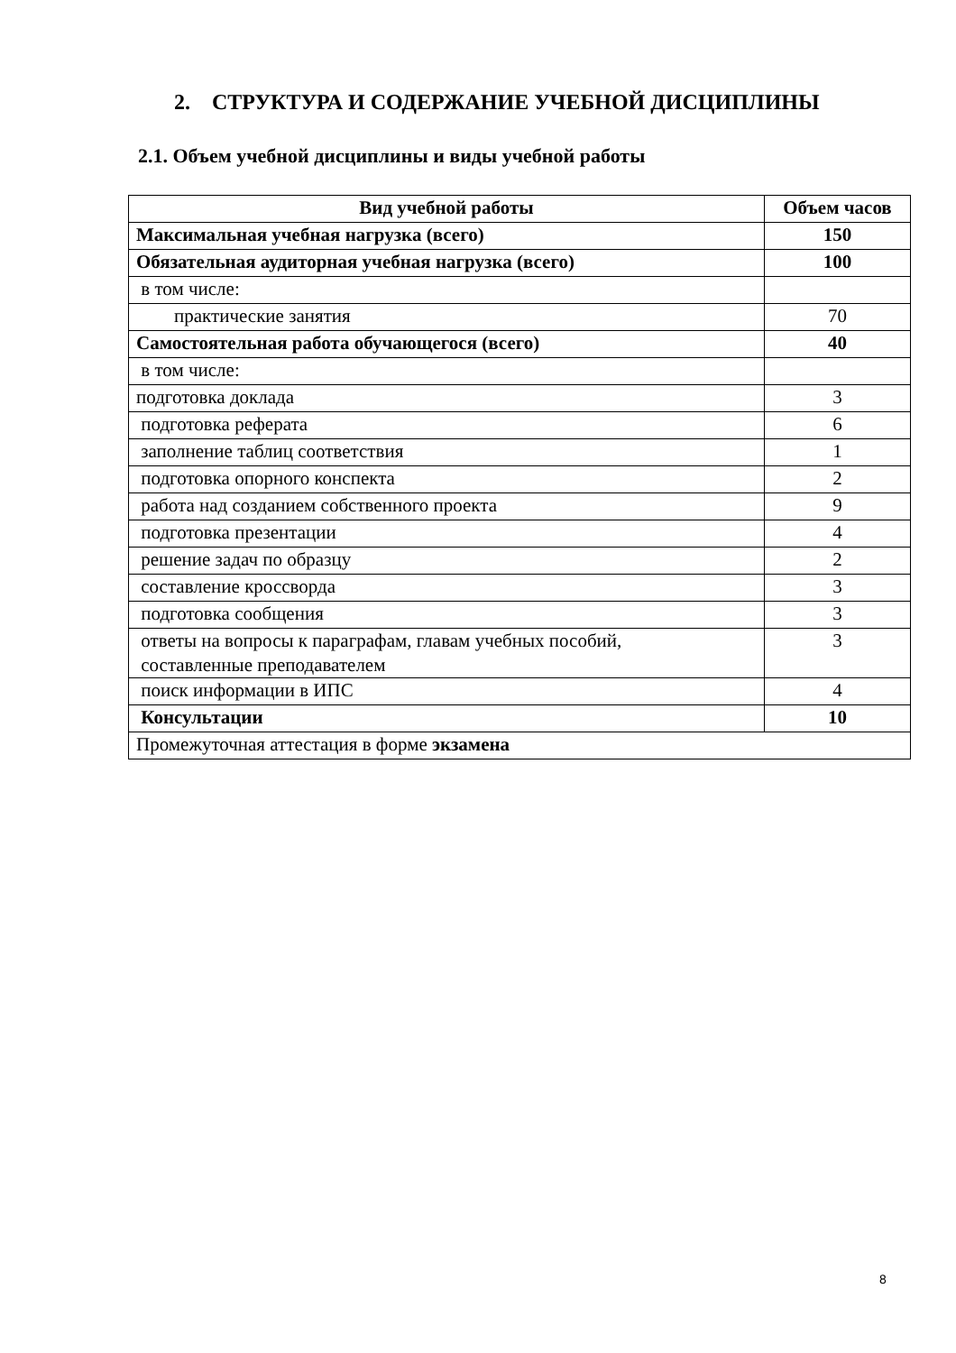2. СТРУКТУРА И СОДЕРЖАНИЕ УЧЕБНОЙ ДИСЦИПЛИНЫ
2.1. Объем учебной дисциплины и виды учебной работы
| Вид учебной работы | Объем часов |
| --- | --- |
| Максимальная учебная нагрузка (всего) | 150 |
| Обязательная аудиторная учебная нагрузка (всего) | 100 |
| в том числе: | |
| практические занятия | 70 |
| Самостоятельная работа обучающегося (всего) | 40 |
| в том числе: | |
| подготовка доклада | 3 |
| подготовка реферата | 6 |
| заполнение таблиц соответствия | 1 |
| подготовка опорного конспекта | 2 |
| работа над созданием собственного проекта | 9 |
| подготовка презентации | 4 |
| решение задач по образцу | 2 |
| составление кроссворда | 3 |
| подготовка сообщения | 3 |
| ответы на вопросы к параграфам, главам учебных пособий, составленные преподавателем | 3 |
| поиск информации в ИПС | 4 |
| Консультации | 10 |
| Промежуточная аттестация в форме экзамена | |
8